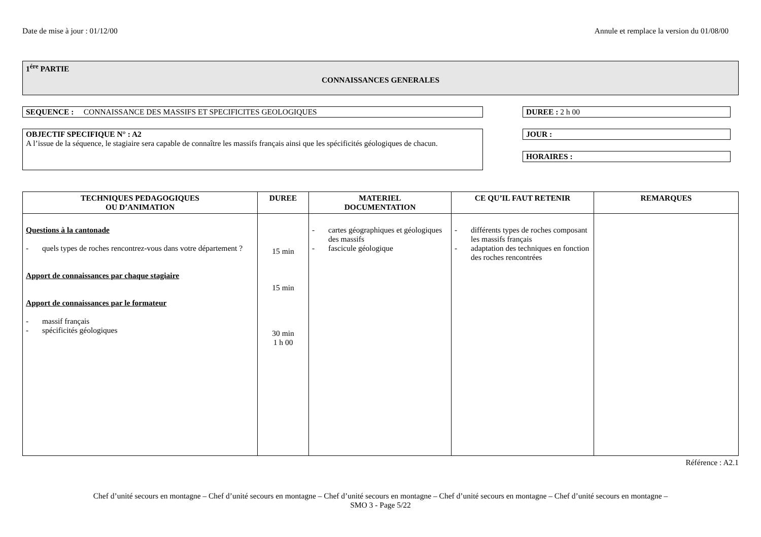Date de mise à jour : 01/12/00 Annule et remplace la version du 01/08/00
1<sup>ére</sup> PARTIE
CONNAISSANCES GENERALES
SEQUENCE : CONNAISSANCE DES MASSIFS ET SPECIFICITES GEOLOGIQUES
OBJECTIF SPECIFIQUE N° : A2
A l’issue de la séquence, le stagiaire sera capable de connaître les massifs français ainsi que les spécificités géologiques de chacun.
DUREE : 2 h 00
JOUR :
HORAIRES :
| TECHNIQUES PEDAGOGIQUES OU D’ANIMATION | DUREE | MATERIEL DOCUMENTATION | CE QU’IL FAUT RETENIR | REMARQUES |
| --- | --- | --- | --- | --- |
| Questions à la cantonade - quels types de roches rencontrez-vous dans votre département ? Apport de connaissances par chaque stagiaire Apport de connaissances par le formateur - massif français - spécificités géologiques | 15 min 15 min 30 min 1 h 00 | - cartes géographiques et géologiques des massifs - fascicule géologique | - différents types de roches composant les massifs français - adaptation des techniques en fonction des roches rencontrées | |
Référence : A2.1
Chef d’unité secours en montagne – Chef d’unité secours en montagne – Chef d’unité secours en montagne – Chef d’unité secours en montagne – Chef d’unité secours en montagne –
SMO 3 - Page 5/22